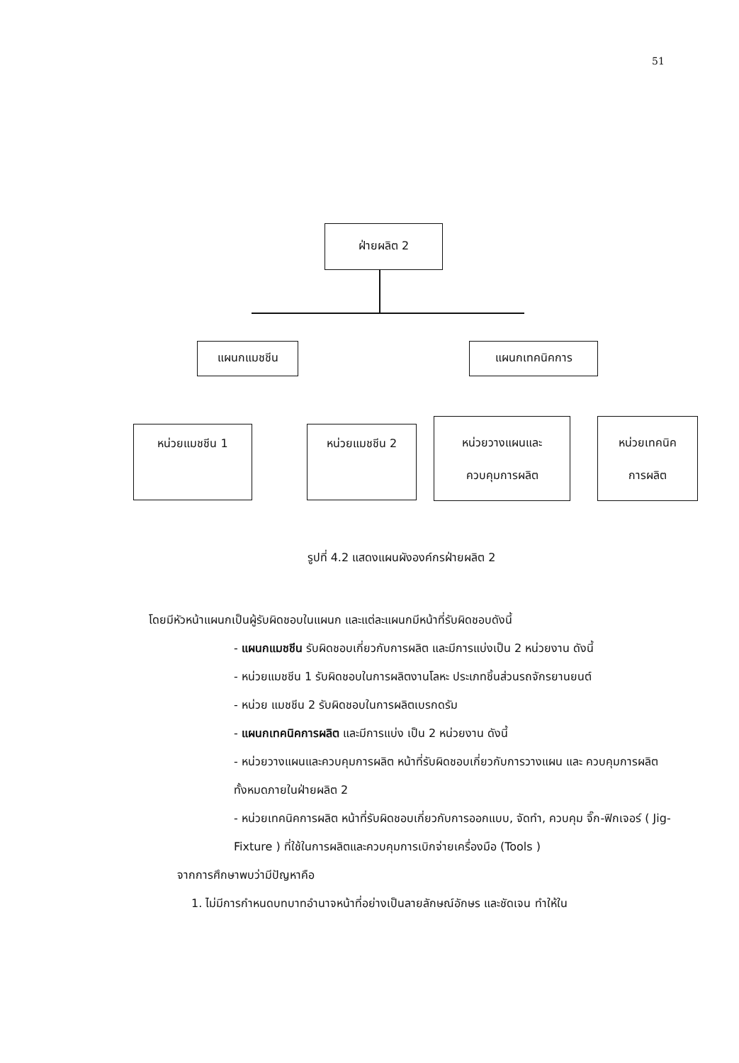51
ฝ่ายผลิต 2
แผนกแมชชีน แผนกเทคนิคการ
หน่วยแมชชีน 1 หน่วยแมชชีน 2
หน่วยวางแผนและ
ควบคุมการผลิต
หน่วยเทคนิค
การผลิต
รูปที่ 4.2 แสดงแผนผังองค์กรฝ่ายผลิต 2
โดยมีหัวหน้าแผนกเป็นผู้รับผิดชอบในแผนก และแต่ละแผนกมีหน้าที่รับผิดชอบดังนี้
- แผนกแมชชีน รับผิดชอบเกี่ยวกับการผลิต และมีการแบ่งเป็น 2 หน่วยงาน ดังนี้
- หน่วยแมชชีน 1 รับผิดชอบในการผลิตงานโลหะ ประเภทชิ้นส่วนรถจักรยานยนต์
- หน่วย แมชชีน 2 รับผิดชอบในการผลิตเบรกดรัม
- แผนกเทคนิคการผลิต และมีการแบ่ง เป็น 2 หน่วยงาน ดังนี้
- หน่วยวางแผนและควบคุมการผลิต หน้าที่รับผิดชอบเกี่ยวกับการวางแผน และ ควบคุมการผลิตทั้งหมดภายในฝ่ายผลิต 2
- หน่วยเทคนิคการผลิต หน้าที่รับผิดชอบเกี่ยวกับการออกแบบ, จัดทำ, ควบคุม จิ๊ก-ฟิกเจอร์ ( Jig-Fixture ) ที่ใช้ในการผลิตและควบคุมการเบิกจ่ายเครื่องมือ (Tools )
จากการศึกษาพบว่ามีปัญหาคือ
1. ไม่มีการกำหนดบทบาทอำนาจหน้าที่อย่างเป็นลายลักษณ์อักษร และชัดเจน ทำให้ใน